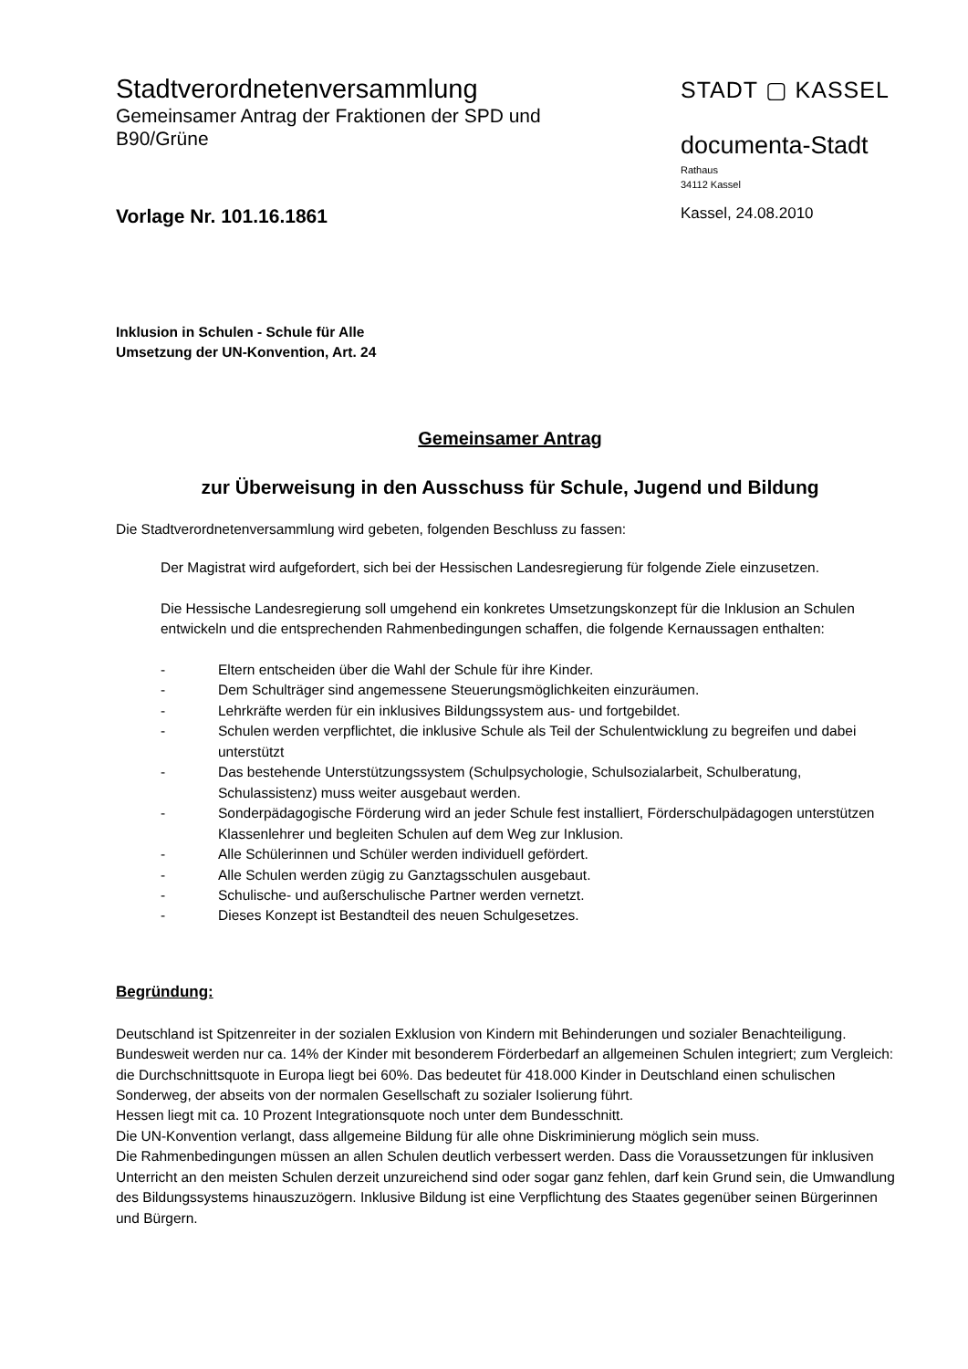Stadtverordnetenversammlung
Gemeinsamer Antrag der Fraktionen der SPD und
B90/Grüne
STADT ▢ KASSEL
documenta-Stadt
Rathaus
34112 Kassel
Vorlage Nr. 101.16.1861
Kassel, 24.08.2010
Inklusion in Schulen - Schule für Alle
Umsetzung der UN-Konvention, Art. 24
Gemeinsamer Antrag
zur Überweisung in den Ausschuss für Schule, Jugend und Bildung
Die Stadtverordnetenversammlung wird gebeten, folgenden Beschluss zu fassen:
Der Magistrat wird aufgefordert, sich bei der Hessischen Landesregierung für folgende Ziele einzusetzen.
Die Hessische Landesregierung soll umgehend ein konkretes Umsetzungskonzept für die Inklusion an Schulen entwickeln und die entsprechenden Rahmenbedingungen schaffen, die folgende Kernaussagen enthalten:
- Eltern entscheiden über die Wahl der Schule für ihre Kinder.
- Dem Schulträger sind angemessene Steuerungsmöglichkeiten einzuräumen.
- Lehrkräfte werden für ein inklusives Bildungssystem aus- und fortgebildet.
- Schulen werden verpflichtet, die inklusive Schule als Teil der Schulentwicklung zu begreifen und dabei unterstützt
- Das bestehende Unterstützungssystem (Schulpsychologie, Schulsozialarbeit, Schulberatung, Schulassistenz) muss weiter ausgebaut werden.
- Sonderpädagogische Förderung wird an jeder Schule fest installiert, Förderschulpädagogen unterstützen Klassenlehrer und begleiten Schulen auf dem Weg zur Inklusion.
- Alle Schülerinnen und Schüler werden individuell gefördert.
- Alle Schulen werden zügig zu Ganztagsschulen ausgebaut.
- Schulische- und außerschulische Partner werden vernetzt.
- Dieses Konzept ist Bestandteil des neuen Schulgesetzes.
Begründung:
Deutschland ist Spitzenreiter in der sozialen Exklusion von Kindern mit Behinderungen und sozialer Benachteiligung. Bundesweit werden nur ca. 14% der Kinder mit besonderem Förderbedarf an allgemeinen Schulen integriert; zum Vergleich: die Durchschnittsquote in Europa liegt bei 60%. Das bedeutet für 418.000 Kinder in Deutschland einen schulischen Sonderweg, der abseits von der normalen Gesellschaft zu sozialer Isolierung führt.
Hessen liegt mit ca. 10 Prozent Integrationsquote noch unter dem Bundesschnitt.
Die UN-Konvention verlangt, dass allgemeine Bildung für alle ohne Diskriminierung möglich sein muss.
Die Rahmenbedingungen müssen an allen Schulen deutlich verbessert werden. Dass die Voraussetzungen für inklusiven Unterricht an den meisten Schulen derzeit unzureichend sind oder sogar ganz fehlen, darf kein Grund sein, die Umwandlung des Bildungssystems hinauszuzögern. Inklusive Bildung ist eine Verpflichtung des Staates gegenüber seinen Bürgerinnen und Bürgern.